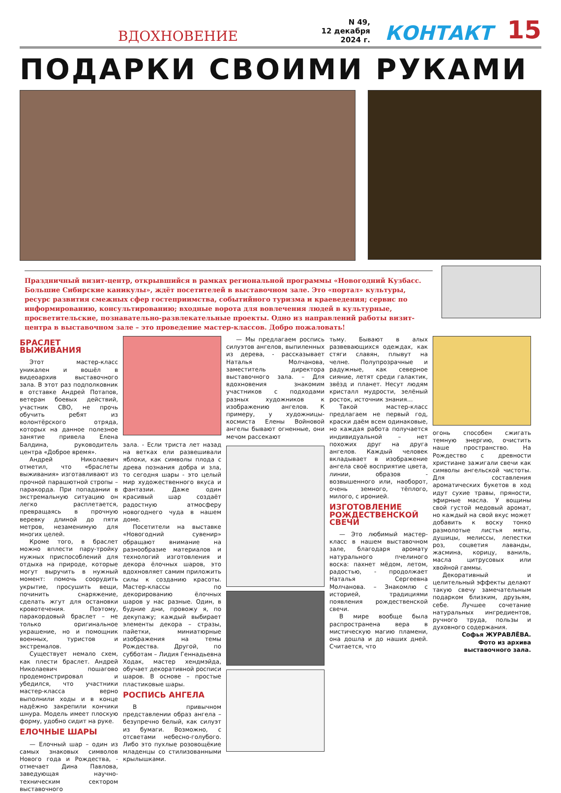ВДОХНОВЕНИЕ
N 49,
12 декабря 2024 г.
КОНТАКТ
15
ПОДАРКИ СВОИМИ РУКАМИ
Праздничный визит-центр, открывшийся в рамках региональной программы «Новогодний Кузбасс. Большие Сибирские каникулы», ждёт посетителей в выставочном зале. Это «портал» культуры, ресурс развития смежных сфер гостеприимства, событийного туризма и краеведения; сервис по информированию, консультированию; входные ворота для вовлечения людей в культурные, просветительские, познавательно-развлекательные проекты. Одно из направлений работы визит-центра в выставочном зале – это проведение мастер-классов. Добро пожаловать!
БРАСЛЕТ ВЫЖИВАНИЯ
Этот мастер-класс уникален и вошёл в видеоархив выставочного зала. В этот раз подполковник в отставке Андрей Потапов, ветеран боевых действий, участник СВО, не прочь обучить ребят из волонтёрского отряда, которых на данное полезное занятие привела Елена Балдина, руководитель центра «Доброе время».
Андрей Николаевич отметил, что «браслеты выживания» изготавливают из прочной парашютной стропы – паракорда. При попадании в экстремальную ситуацию он легко расплетается, превращаясь в прочную веревку длиной до пяти метров, незаменимую для многих целей.
Кроме того, в браслет можно вплести пару-тройку нужных приспособлений для отдыха на природе, которые могут выручить в нужный момент: помочь соорудить укрытие, просушить вещи, починить снаряжение, сделать жгут для остановки кровотечения. Поэтому, паракордовый браслет – не только оригинальное украшение, но и помощник военных, туристов и экстремалов.
Существует немало схем, как плести браслет. Андрей Николаевич пошагово продемонстрировал и убедился, что участники мастер-класса верно выполнили ходы и в конце надёжно закрепили кончики шнура. Модель имеет плоскую форму, удобно сидит на руке.
ЕЛОЧНЫЕ ШАРЫ
— Елочный шар – один из самых знаковых символов Нового года и Рождества, - отмечает Дина Павлова, заведующая научно-техническим сектором выставочного
зала. - Если триста лет назад на ветках ели развешивали яблоки, как символы плода с древа познания добра и зла, то сегодня шары - это целый мир художественного вкуса и фантазии. Даже один красивый шар создаёт радостную атмосферу новогоднего чуда в нашем доме.
Посетители на выставке «Новогодний сувенир» обращают внимание на разнообразие материалов и технологий изготовления и декора ёлочных шаров, это вдохновляет самим приложить силы к созданию красоты. Мастер-классы по декорированию ёлочных шаров у нас разные. Один, в будние дни, провожу я, по декупажу; каждый выбирает элементы декора – стразы, пайетки, миниатюрные изображения на темы Рождества. Другой, по субботам – Лидия Геннадьевна Ходак, мастер хендмэйда, обучает декоративной росписи шаров. В основе – простые пластиковые шары.
РОСПИСЬ АНГЕЛА
В привычном представлении образ ангела – безупречно белый, как силуэт из бумаги. Возможно, с отсветами небесно-голубого. Либо это пухлые розовощёкие младенцы со стилизованными крылышками.
— Мы предлагаем роспись силуэтов ангелов, выпиленных из дерева, - рассказывает Наталья Молчанова, заместитель директора выставочного зала. – Для вдохновения знакомим участников с подходами разных художников к изображению ангелов. К примеру, у художницы-космиста Елены Войновой ангелы бывают огненные, они мечом рассекают
тьму. Бывают в алых развевающихся одеждах, как стяги славян, плывут на челне. Полупрозрачные и радужные, как северное сияние, летят среди галактик, звёзд и планет. Несут людям кристалл мудрости, зелёный росток, источник знания…
Такой мастер-класс предлагаем не первый год, краски даём всем одинаковые, но каждая работа получается индивидуальной – нет похожих друг на друга ангелов. Каждый человек вкладывает в изображение ангела своё восприятие цвета, линии, образов - возвышенного или, наоборот, очень земного, тёплого, милого, с иронией.
ИЗГОТОВЛЕНИЕ РОЖДЕСТВЕНСКОЙ СВЕЧИ
— Это любимый мастер-класс в нашем выставочном зале, благодаря аромату натурального пчелиного воска: пахнет мёдом, летом, радостью, - продолжает Наталья Сергеевна Молчанова. – Знакомлю с историей, традициями появления рождественской свечи.
В мире вообще была распространена вера в мистическую магию пламени, она дошла и до наших дней. Считается, что
огонь способен сжигать темную энергию, очистить наше пространство. На Рождество с древности христиане зажигали свечи как символы ангельской чистоты. Для составления ароматических букетов в ход идут сухие травы, пряности, эфирные масла. У вощины свой густой медовый аромат, но каждый на свой вкус может добавить к воску тонко размолотые листья мяты, душицы, мелиссы, лепестки роз, соцветия лаванды, жасмина, корицу, ваниль, масла цитрусовых или хвойной гаммы.
Декоративный и целительный эффекты делают такую свечу замечательным подарком близким, друзьям, себе. Лучшее сочетание натуральных ингредиентов, ручного труда, пользы и духовного содержания.
Софья ЖУРАВЛЁВА.
Фото из архива выставочного зала.